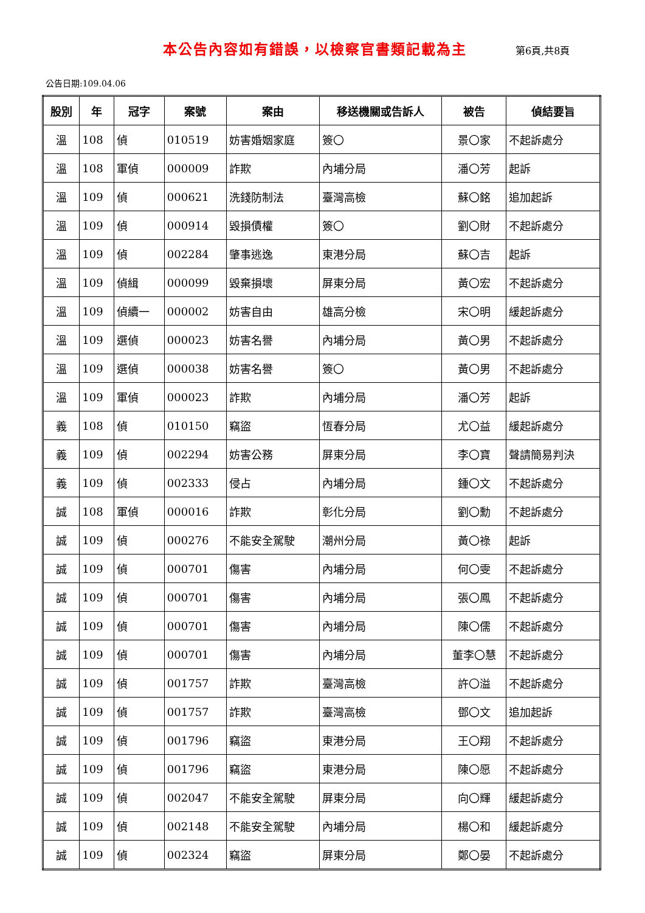本公告內容如有錯誤，以檢察官書類記載為主
第6頁,共8頁
公告日期:109.04.06
| 股別 | 年 | 冠字 | 案號 | 案由 | 移送機關或告訴人 | 被告 | 偵結要旨 |
| --- | --- | --- | --- | --- | --- | --- | --- |
| 溫 | 108 | 偵 | 010519 | 妨害婚姻家庭 | 簽〇 | 景〇家 | 不起訴處分 |
| 溫 | 108 | 軍偵 | 000009 | 詐欺 | 內埔分局 | 潘〇芳 | 起訴 |
| 溫 | 109 | 偵 | 000621 | 洗錢防制法 | 臺灣高檢 | 蘇〇銘 | 追加起訴 |
| 溫 | 109 | 偵 | 000914 | 毀損債權 | 簽〇 | 劉〇財 | 不起訴處分 |
| 溫 | 109 | 偵 | 002284 | 肇事逃逸 | 東港分局 | 蘇〇吉 | 起訴 |
| 溫 | 109 | 偵緝 | 000099 | 毀棄損壞 | 屏東分局 | 黃〇宏 | 不起訴處分 |
| 溫 | 109 | 偵續一 | 000002 | 妨害自由 | 雄高分檢 | 宋〇明 | 緩起訴處分 |
| 溫 | 109 | 選偵 | 000023 | 妨害名譽 | 內埔分局 | 黃〇男 | 不起訴處分 |
| 溫 | 109 | 選偵 | 000038 | 妨害名譽 | 簽〇 | 黃〇男 | 不起訴處分 |
| 溫 | 109 | 軍偵 | 000023 | 詐欺 | 內埔分局 | 潘〇芳 | 起訴 |
| 義 | 108 | 偵 | 010150 | 竊盜 | 恆春分局 | 尤〇益 | 緩起訴處分 |
| 義 | 109 | 偵 | 002294 | 妨害公務 | 屏東分局 | 李〇寶 | 聲請簡易判決 |
| 義 | 109 | 偵 | 002333 | 侵占 | 內埔分局 | 鍾〇文 | 不起訴處分 |
| 誠 | 108 | 軍偵 | 000016 | 詐欺 | 彰化分局 | 劉〇勳 | 不起訴處分 |
| 誠 | 109 | 偵 | 000276 | 不能安全駕駛 | 潮州分局 | 黃〇祿 | 起訴 |
| 誠 | 109 | 偵 | 000701 | 傷害 | 內埔分局 | 何〇雯 | 不起訴處分 |
| 誠 | 109 | 偵 | 000701 | 傷害 | 內埔分局 | 張〇鳳 | 不起訴處分 |
| 誠 | 109 | 偵 | 000701 | 傷害 | 內埔分局 | 陳〇儒 | 不起訴處分 |
| 誠 | 109 | 偵 | 000701 | 傷害 | 內埔分局 | 董李〇慧 | 不起訴處分 |
| 誠 | 109 | 偵 | 001757 | 詐欺 | 臺灣高檢 | 許〇溢 | 不起訴處分 |
| 誠 | 109 | 偵 | 001757 | 詐欺 | 臺灣高檢 | 鄧〇文 | 追加起訴 |
| 誠 | 109 | 偵 | 001796 | 竊盜 | 東港分局 | 王〇翔 | 不起訴處分 |
| 誠 | 109 | 偵 | 001796 | 竊盜 | 東港分局 | 陳〇愿 | 不起訴處分 |
| 誠 | 109 | 偵 | 002047 | 不能安全駕駛 | 屏東分局 | 向〇輝 | 緩起訴處分 |
| 誠 | 109 | 偵 | 002148 | 不能安全駕駛 | 內埔分局 | 楊〇和 | 緩起訴處分 |
| 誠 | 109 | 偵 | 002324 | 竊盜 | 屏東分局 | 鄭〇晏 | 不起訴處分 |